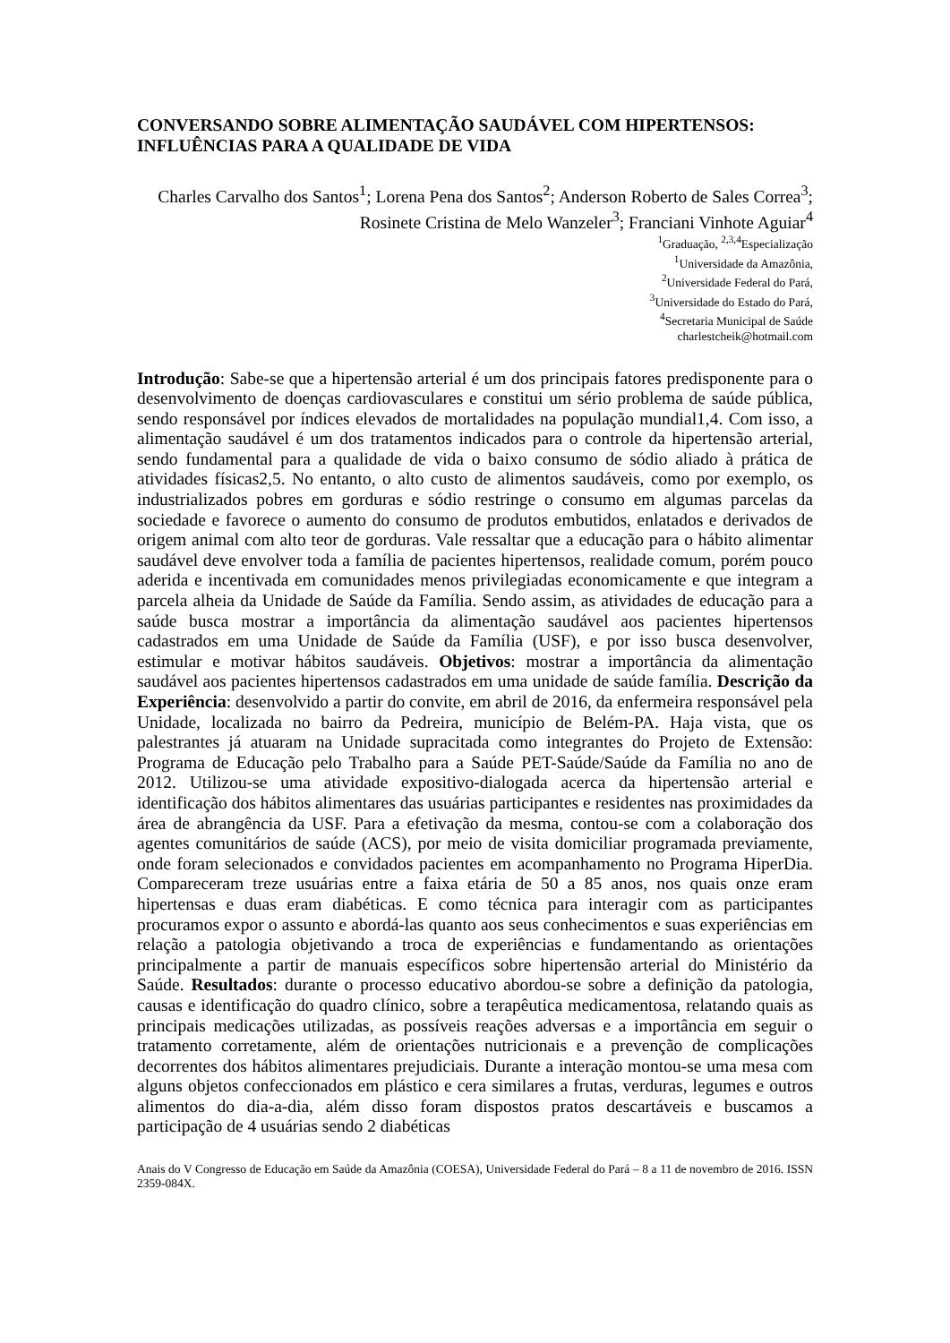CONVERSANDO SOBRE ALIMENTAÇÃO SAUDÁVEL COM HIPERTENSOS: INFLUÊNCIAS PARA A QUALIDADE DE VIDA
Charles Carvalho dos Santos<sup>1</sup>; Lorena Pena dos Santos<sup>2</sup>; Anderson Roberto de Sales Correa<sup>3</sup>; Rosinete Cristina de Melo Wanzeler<sup>3</sup>; Franciani Vinhote Aguiar<sup>4</sup>
<sup>1</sup> Graduação, <sup>2,3,4</sup>Especialização
<sup>1</sup> Universidade da Amazônia,
<sup>2</sup> Universidade Federal do Pará,
<sup>3</sup> Universidade do Estado do Pará,
<sup>4</sup> Secretaria Municipal de Saúde
charlestcheik@hotmail.com
Introdução: Sabe-se que a hipertensão arterial é um dos principais fatores predisponente para o desenvolvimento de doenças cardiovasculares e constitui um sério problema de saúde pública, sendo responsável por índices elevados de mortalidades na população mundial1,4. Com isso, a alimentação saudável é um dos tratamentos indicados para o controle da hipertensão arterial, sendo fundamental para a qualidade de vida o baixo consumo de sódio aliado à prática de atividades físicas2,5. No entanto, o alto custo de alimentos saudáveis, como por exemplo, os industrializados pobres em gorduras e sódio restringe o consumo em algumas parcelas da sociedade e favorece o aumento do consumo de produtos embutidos, enlatados e derivados de origem animal com alto teor de gorduras. Vale ressaltar que a educação para o hábito alimentar saudável deve envolver toda a família de pacientes hipertensos, realidade comum, porém pouco aderida e incentivada em comunidades menos privilegiadas economicamente e que integram a parcela alheia da Unidade de Saúde da Família. Sendo assim, as atividades de educação para a saúde busca mostrar a importância da alimentação saudável aos pacientes hipertensos cadastrados em uma Unidade de Saúde da Família (USF), e por isso busca desenvolver, estimular e motivar hábitos saudáveis. Objetivos: mostrar a importância da alimentação saudável aos pacientes hipertensos cadastrados em uma unidade de saúde família. Descrição da Experiência: desenvolvido a partir do convite, em abril de 2016, da enfermeira responsável pela Unidade, localizada no bairro da Pedreira, município de Belém-PA. Haja vista, que os palestrantes já atuaram na Unidade supracitada como integrantes do Projeto de Extensão: Programa de Educação pelo Trabalho para a Saúde PET-Saúde/Saúde da Família no ano de 2012. Utilizou-se uma atividade expositivo-dialogada acerca da hipertensão arterial e identificação dos hábitos alimentares das usuárias participantes e residentes nas proximidades da área de abrangência da USF. Para a efetivação da mesma, contou-se com a colaboração dos agentes comunitários de saúde (ACS), por meio de visita domiciliar programada previamente, onde foram selecionados e convidados pacientes em acompanhamento no Programa HiperDia. Compareceram treze usuárias entre a faixa etária de 50 a 85 anos, nos quais onze eram hipertensas e duas eram diabéticas. E como técnica para interagir com as participantes procuramos expor o assunto e abordá-las quanto aos seus conhecimentos e suas experiências em relação a patologia objetivando a troca de experiências e fundamentando as orientações principalmente a partir de manuais específicos sobre hipertensão arterial do Ministério da Saúde. Resultados: durante o processo educativo abordou-se sobre a definição da patologia, causas e identificação do quadro clínico, sobre a terapêutica medicamentosa, relatando quais as principais medicações utilizadas, as possíveis reações adversas e a importância em seguir o tratamento corretamente, além de orientações nutricionais e a prevenção de complicações decorrentes dos hábitos alimentares prejudiciais. Durante a interação montou-se uma mesa com alguns objetos confeccionados em plástico e cera similares a frutas, verduras, legumes e outros alimentos do dia-a-dia, além disso foram dispostos pratos descartáveis e buscamos a participação de 4 usuárias sendo 2 diabéticas
Anais do V Congresso de Educação em Saúde da Amazônia (COESA), Universidade Federal do Pará – 8 a 11 de novembro de 2016. ISSN 2359-084X.